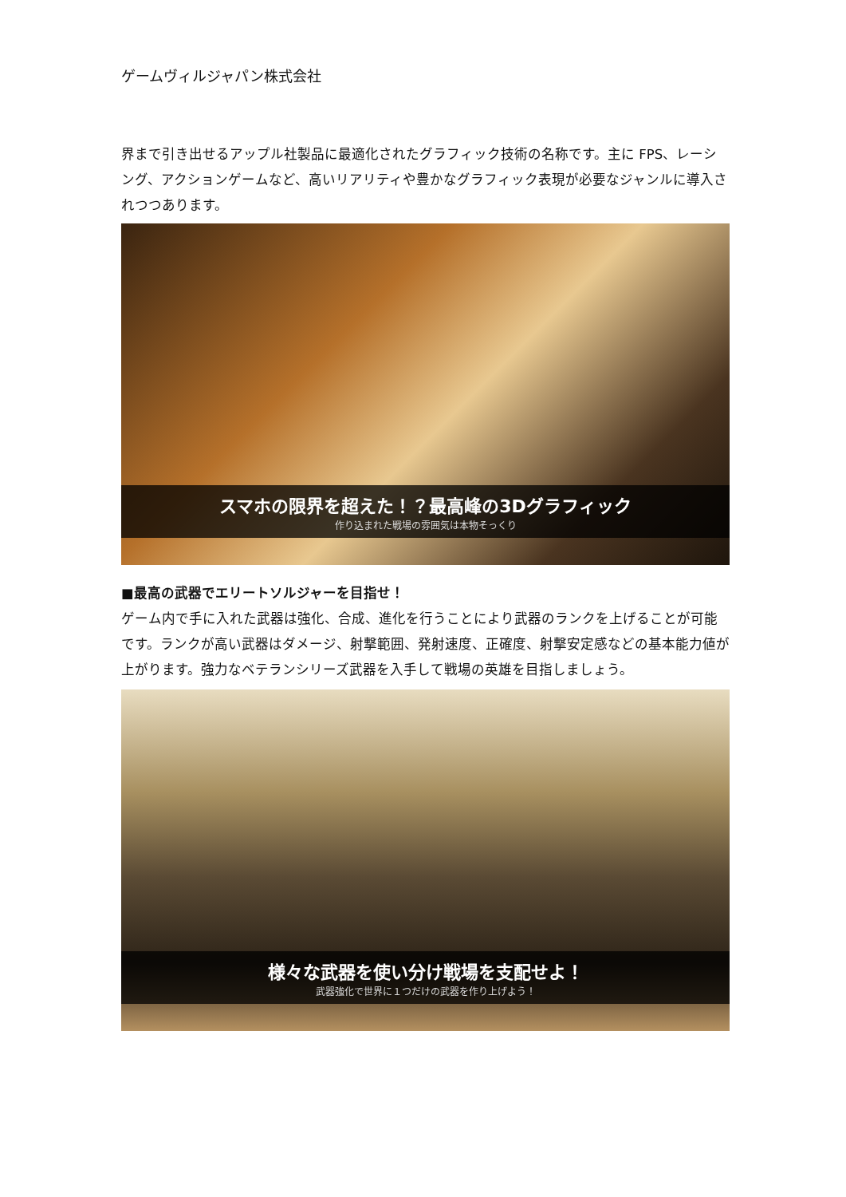ゲームヴィルジャパン株式会社
界まで引き出せるアップル社製品に最適化されたグラフィック技術の名称です。主に FPS、レーシング、アクションゲームなど、高いリアリティや豊かなグラフィック表現が必要なジャンルに導入されつつあります。
スマホの限界を超えた！？最高峰の3Dグラフィック
作り込まれた戦場の雰囲気は本物そっくり
■最高の武器でエリートソルジャーを目指せ！
ゲーム内で手に入れた武器は強化、合成、進化を行うことにより武器のランクを上げることが可能です。ランクが高い武器はダメージ、射撃範囲、発射速度、正確度、射撃安定感などの基本能力値が上がります。強力なベテランシリーズ武器を入手して戦場の英雄を目指しましょう。
様々な武器を使い分け戦場を支配せよ！
武器強化で世界に１つだけの武器を作り上げよう！